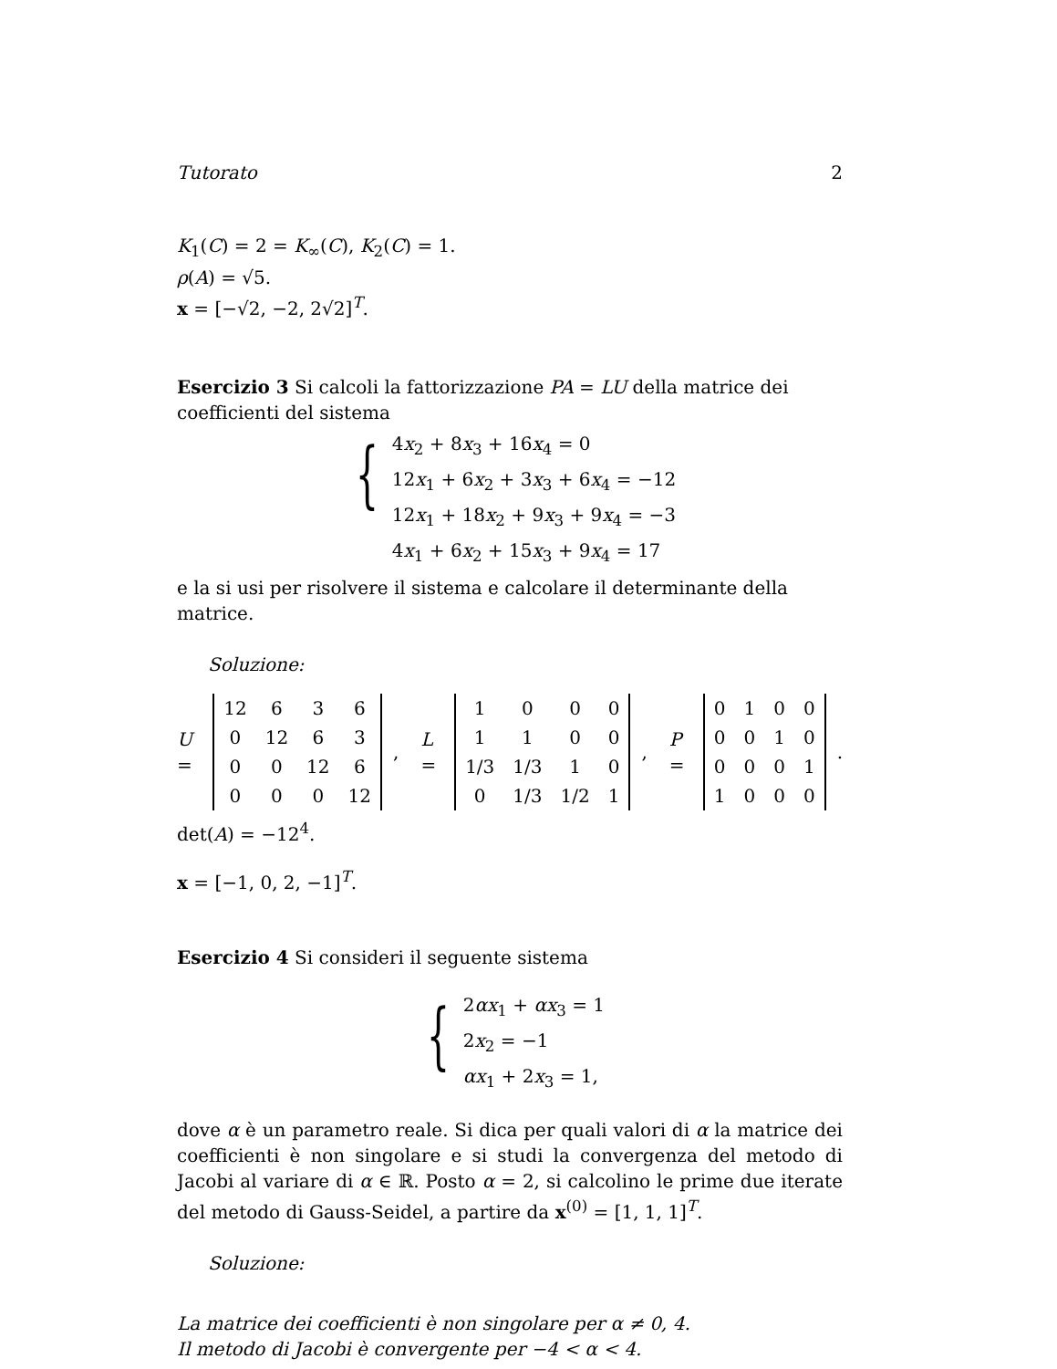Tutorato 2
K<sub>1</sub>(C) = 2 = K<sub>∞</sub>(C), K<sub>2</sub>(C) = 1.
ρ(A) = √5.
x = [−√2, −2, 2√2]<sup>T</sup>.
Esercizio 3 Si calcoli la fattorizzazione PA = LU della matrice dei coefficienti del sistema
{
4x<sub>2</sub> + 8x<sub>3</sub> + 16x<sub>4</sub> = 0
12x<sub>1</sub> + 6x<sub>2</sub> + 3x<sub>3</sub> + 6x<sub>4</sub> = −12
12x<sub>1</sub> + 18x<sub>2</sub> + 9x<sub>3</sub> + 9x<sub>4</sub> = −3
4x<sub>1</sub> + 6x<sub>2</sub> + 15x<sub>3</sub> + 9x<sub>4</sub> = 17
e la si usi per risolvere il sistema e calcolare il determinante della matrice.
Soluzione:
U =
| 12 | 6 | 3 | 6 |
| 0 | 12 | 6 | 3 |
| 0 | 0 | 12 | 6 |
| 0 | 0 | 0 | 12 |
, L =
| 1 | 0 | 0 | 0 |
| 1 | 1 | 0 | 0 |
| 1/3 | 1/3 | 1 | 0 |
| 0 | 1/3 | 1/2 | 1 |
, P =
| 0 | 1 | 0 | 0 |
| 0 | 0 | 1 | 0 |
| 0 | 0 | 0 | 1 |
| 1 | 0 | 0 | 0 |
.
det(A) = −12<sup>4</sup>.
x = [−1, 0, 2, −1]<sup>T</sup>.
Esercizio 4 Si consideri il seguente sistema
{
2αx<sub>1</sub> + αx<sub>3</sub> = 1
2x<sub>2</sub> = −1
αx<sub>1</sub> + 2x<sub>3</sub> = 1,
dove α è un parametro reale. Si dica per quali valori di α la matrice dei coefficienti è non singolare e si studi la convergenza del metodo di Jacobi al variare di α ∈ ℝ. Posto α = 2, si calcolino le prime due iterate del metodo di Gauss-Seidel, a partire da x<sup>(0)</sup> = [1, 1, 1]<sup>T</sup>.
Soluzione:
La matrice dei coefficienti è non singolare per α ≠ 0, 4.
Il metodo di Jacobi è convergente per −4 < α < 4.